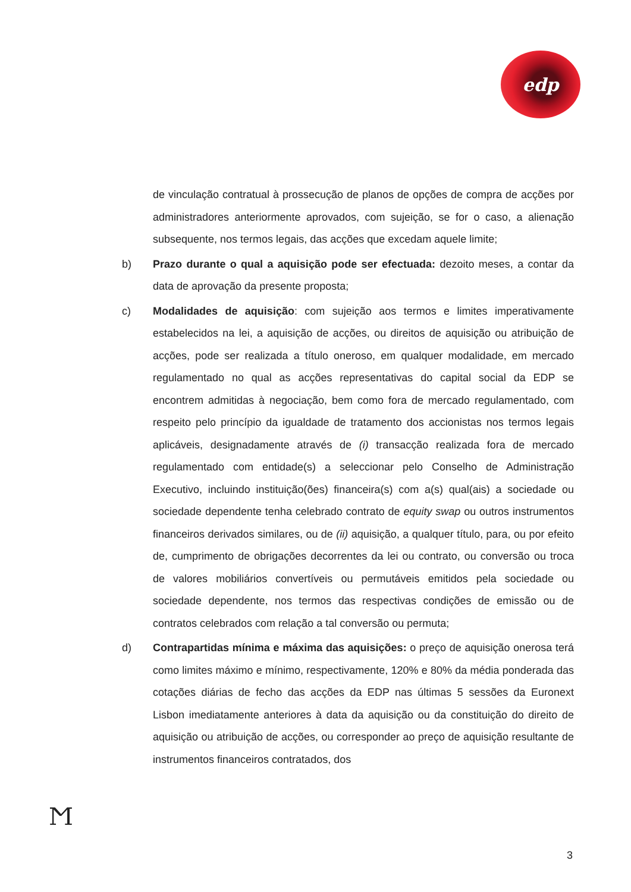edp
de vinculação contratual à prossecução de planos de opções de compra de acções por administradores anteriormente aprovados, com sujeição, se for o caso, a alienação subsequente, nos termos legais, das acções que excedam aquele limite;
b) Prazo durante o qual a aquisição pode ser efectuada: dezoito meses, a contar da data de aprovação da presente proposta;
c) Modalidades de aquisição: com sujeição aos termos e limites imperativamente estabelecidos na lei, a aquisição de acções, ou direitos de aquisição ou atribuição de acções, pode ser realizada a título oneroso, em qualquer modalidade, em mercado regulamentado no qual as acções representativas do capital social da EDP se encontrem admitidas à negociação, bem como fora de mercado regulamentado, com respeito pelo princípio da igualdade de tratamento dos accionistas nos termos legais aplicáveis, designadamente através de (i) transacção realizada fora de mercado regulamentado com entidade(s) a seleccionar pelo Conselho de Administração Executivo, incluindo instituição(ões) financeira(s) com a(s) qual(ais) a sociedade ou sociedade dependente tenha celebrado contrato de equity swap ou outros instrumentos financeiros derivados similares, ou de (ii) aquisição, a qualquer título, para, ou por efeito de, cumprimento de obrigações decorrentes da lei ou contrato, ou conversão ou troca de valores mobiliários convertíveis ou permutáveis emitidos pela sociedade ou sociedade dependente, nos termos das respectivas condições de emissão ou de contratos celebrados com relação a tal conversão ou permuta;
d) Contrapartidas mínima e máxima das aquisições: o preço de aquisição onerosa terá como limites máximo e mínimo, respectivamente, 120% e 80% da média ponderada das cotações diárias de fecho das acções da EDP nas últimas 5 sessões da Euronext Lisbon imediatamente anteriores à data da aquisição ou da constituição do direito de aquisição ou atribuição de acções, ou corresponder ao preço de aquisição resultante de instrumentos financeiros contratados, dos
Ϻ
3